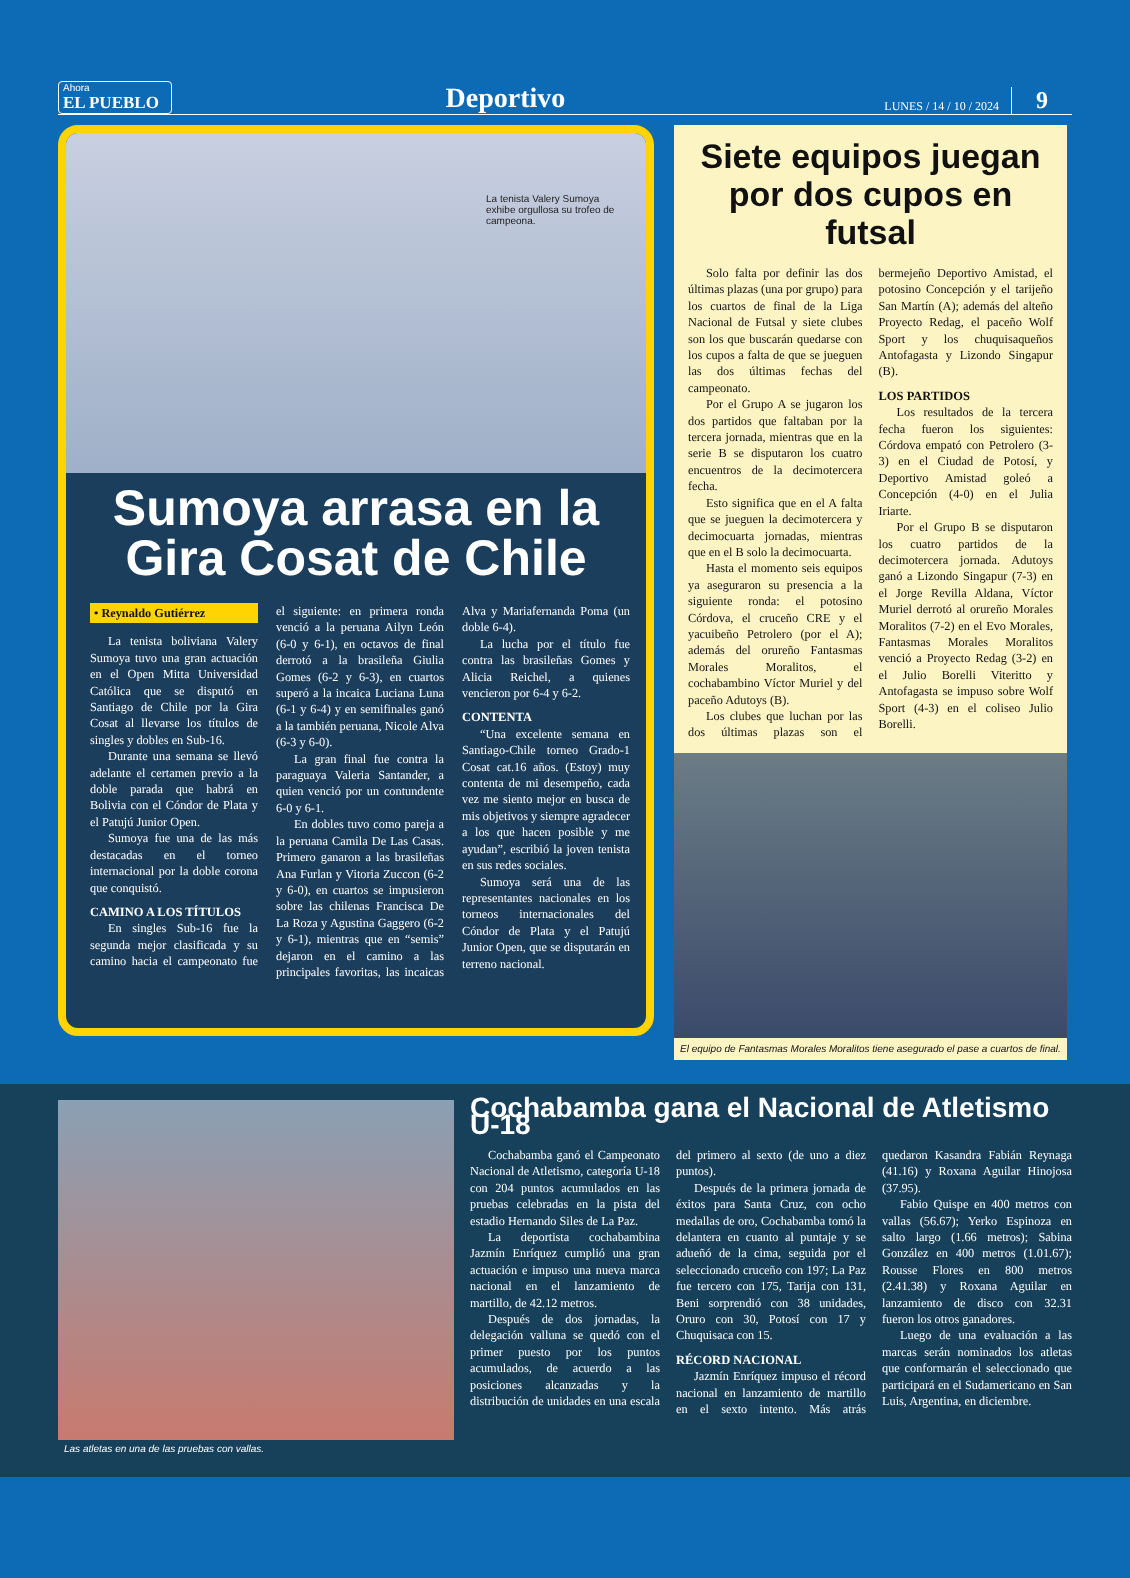Ahora
EL PUEBLO
Deportivo
LUNES / 14 / 10 / 2024
9
La tenista Valery Sumoya exhibe orgullosa su trofeo de campeona.
Sumoya arrasa en la
Gira Cosat de Chile
• Reynaldo Gutiérrez
La tenista boliviana Valery Sumoya tuvo una gran actuación en el Open Mitta Universidad Católica que se disputó en Santiago de Chile por la Gira Cosat al llevarse los títulos de singles y dobles en Sub-16.
Durante una semana se llevó adelante el certamen previo a la doble parada que habrá en Bolivia con el Cóndor de Plata y el Patujú Junior Open.
Sumoya fue una de las más destacadas en el torneo internacional por la doble corona que conquistó.
CAMINO A LOS TÍTULOS
En singles Sub-16 fue la segunda mejor clasificada y su camino hacia el campeonato fue el siguiente: en primera ronda venció a la peruana Ailyn León (6-0 y 6-1), en octavos de final derrotó a la brasileña Giulia Gomes (6-2 y 6-3), en cuartos superó a la incaica Luciana Luna (6-1 y 6-4) y en semifinales ganó a la también peruana, Nicole Alva (6-3 y 6-0).
La gran final fue contra la paraguaya Valeria Santander, a quien venció por un contundente 6-0 y 6-1.
En dobles tuvo como pareja a la peruana Camila De Las Casas. Primero ganaron a las brasileñas Ana Furlan y Vitoria Zuccon (6-2 y 6-0), en cuartos se impusieron sobre las chilenas Francisca De La Roza y Agustina Gaggero (6-2 y 6-1), mientras que en “semis” dejaron en el camino a las principales favoritas, las incaicas Alva y Mariafernanda Poma (un doble 6-4).
La lucha por el título fue contra las brasileñas Gomes y Alicia Reichel, a quienes vencieron por 6-4 y 6-2.
CONTENTA
“Una excelente semana en Santiago-Chile torneo Grado-1 Cosat cat.16 años. (Estoy) muy contenta de mi desempeño, cada vez me siento mejor en busca de mis objetivos y siempre agradecer a los que hacen posible y me ayudan”, escribió la joven tenista en sus redes sociales.
Sumoya será una de las representantes nacionales en los torneos internacionales del Cóndor de Plata y el Patujú Junior Open, que se disputarán en terreno nacional.
Siete equipos juegan por dos cupos en futsal
Solo falta por definir las dos últimas plazas (una por grupo) para los cuartos de final de la Liga Nacional de Futsal y siete clubes son los que buscarán quedarse con los cupos a falta de que se jueguen las dos últimas fechas del campeonato.
Por el Grupo A se jugaron los dos partidos que faltaban por la tercera jornada, mientras que en la serie B se disputaron los cuatro encuentros de la decimotercera fecha.
Esto significa que en el A falta que se jueguen la decimotercera y decimocuarta jornadas, mientras que en el B solo la decimocuarta.
Hasta el momento seis equipos ya aseguraron su presencia a la siguiente ronda: el potosino Córdova, el cruceño CRE y el yacuibeño Petrolero (por el A); además del orureño Fantasmas Morales Moralitos, el cochabambino Víctor Muriel y del paceño Adutoys (B).
Los clubes que luchan por las dos últimas plazas son el bermejeño Deportivo Amistad, el potosino Concepción y el tarijeño San Martín (A); además del alteño Proyecto Redag, el paceño Wolf Sport y los chuquisaqueños Antofagasta y Lizondo Singapur (B).
LOS PARTIDOS
Los resultados de la tercera fecha fueron los siguientes: Córdova empató con Petrolero (3-3) en el Ciudad de Potosí, y Deportivo Amistad goleó a Concepción (4-0) en el Julia Iriarte.
Por el Grupo B se disputaron los cuatro partidos de la decimotercera jornada. Adutoys ganó a Lizondo Singapur (7-3) en el Jorge Revilla Aldana, Víctor Muriel derrotó al orureño Morales Moralitos (7-2) en el Evo Morales, Fantasmas Morales Moralitos venció a Proyecto Redag (3-2) en el Julio Borelli Viteritto y Antofagasta se impuso sobre Wolf Sport (4-3) en el coliseo Julio Borelli.
El equipo de Fantasmas Morales Moralitos tiene asegurado el pase a cuartos de final.
Las atletas en una de las pruebas con vallas.
Cochabamba gana el Nacional de Atletismo U-18
Cochabamba ganó el Campeonato Nacional de Atletismo, categoría U-18 con 204 puntos acumulados en las pruebas celebradas en la pista del estadio Hernando Siles de La Paz.
La deportista cochabambina Jazmín Enríquez cumplió una gran actuación e impuso una nueva marca nacional en el lanzamiento de martillo, de 42.12 metros.
Después de dos jornadas, la delegación valluna se quedó con el primer puesto por los puntos acumulados, de acuerdo a las posiciones alcanzadas y la distribución de unidades en una escala del primero al sexto (de uno a diez puntos).
Después de la primera jornada de éxitos para Santa Cruz, con ocho medallas de oro, Cochabamba tomó la delantera en cuanto al puntaje y se adueñó de la cima, seguida por el seleccionado cruceño con 197; La Paz fue tercero con 175, Tarija con 131, Beni sorprendió con 38 unidades, Oruro con 30, Potosí con 17 y Chuquisaca con 15.
RÉCORD NACIONAL
Jazmín Enríquez impuso el récord nacional en lanzamiento de martillo en el sexto intento. Más atrás quedaron Kasandra Fabián Reynaga (41.16) y Roxana Aguilar Hinojosa (37.95).
Fabio Quispe en 400 metros con vallas (56.67); Yerko Espinoza en salto largo (1.66 metros); Sabina González en 400 metros (1.01.67); Rousse Flores en 800 metros (2.41.38) y Roxana Aguilar en lanzamiento de disco con 32.31 fueron los otros ganadores.
Luego de una evaluación a las marcas serán nominados los atletas que conformarán el seleccionado que participará en el Sudamericano en San Luis, Argentina, en diciembre.